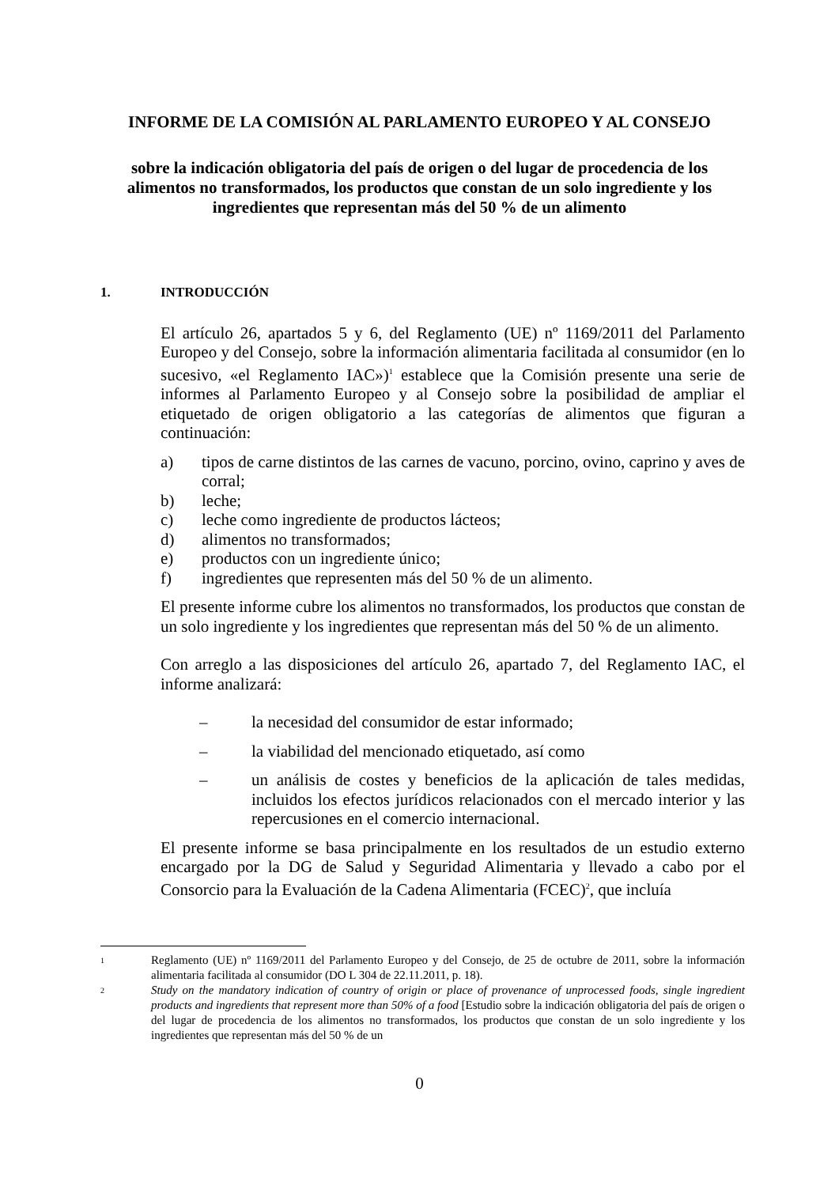INFORME DE LA COMISIÓN AL PARLAMENTO EUROPEO Y AL CONSEJO
sobre la indicación obligatoria del país de origen o del lugar de procedencia de los alimentos no transformados, los productos que constan de un solo ingrediente y los ingredientes que representan más del 50 % de un alimento
1. INTRODUCCIÓN
El artículo 26, apartados 5 y 6, del Reglamento (UE) nº 1169/2011 del Parlamento Europeo y del Consejo, sobre la información alimentaria facilitada al consumidor (en lo sucesivo, «el Reglamento IAC»)<sup>1</sup> establece que la Comisión presente una serie de informes al Parlamento Europeo y al Consejo sobre la posibilidad de ampliar el etiquetado de origen obligatorio a las categorías de alimentos que figuran a continuación:
a) tipos de carne distintos de las carnes de vacuno, porcino, ovino, caprino y aves de corral;
b) leche;
c) leche como ingrediente de productos lácteos;
d) alimentos no transformados;
e) productos con un ingrediente único;
f) ingredientes que representen más del 50 % de un alimento.
El presente informe cubre los alimentos no transformados, los productos que constan de un solo ingrediente y los ingredientes que representan más del 50 % de un alimento.
Con arreglo a las disposiciones del artículo 26, apartado 7, del Reglamento IAC, el informe analizará:
– la necesidad del consumidor de estar informado;
– la viabilidad del mencionado etiquetado, así como
– un análisis de costes y beneficios de la aplicación de tales medidas, incluidos los efectos jurídicos relacionados con el mercado interior y las repercusiones en el comercio internacional.
El presente informe se basa principalmente en los resultados de un estudio externo encargado por la DG de Salud y Seguridad Alimentaria y llevado a cabo por el Consorcio para la Evaluación de la Cadena Alimentaria (FCEC)<sup>2</sup>, que incluía
1 Reglamento (UE) nº 1169/2011 del Parlamento Europeo y del Consejo, de 25 de octubre de 2011, sobre la información alimentaria facilitada al consumidor (DO L 304 de 22.11.2011, p. 18).
2 Study on the mandatory indication of country of origin or place of provenance of unprocessed foods, single ingredient products and ingredients that represent more than 50% of a food [Estudio sobre la indicación obligatoria del país de origen o del lugar de procedencia de los alimentos no transformados, los productos que constan de un solo ingrediente y los ingredientes que representan más del 50 % de un
0